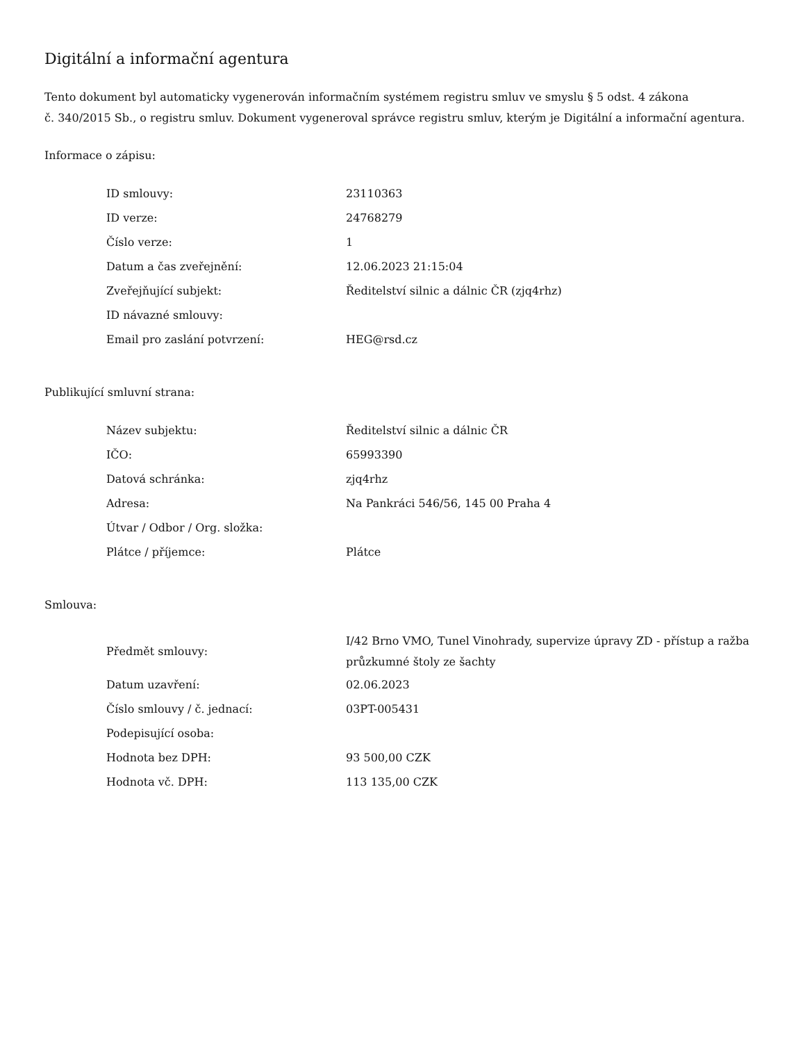Digitální a informační agentura
Tento dokument byl automaticky vygenerován informačním systémem registru smluv ve smyslu § 5 odst. 4 zákona
č. 340/2015 Sb., o registru smluv. Dokument vygeneroval správce registru smluv, kterým je Digitální a informační agentura.
Informace o zápisu:
| ID smlouvy: | 23110363 |
| ID verze: | 24768279 |
| Číslo verze: | 1 |
| Datum a čas zveřejnění: | 12.06.2023 21:15:04 |
| Zveřejňující subjekt: | Ředitelství silnic a dálnic ČR (zjq4rhz) |
| ID návazné smlouvy: | |
| Email pro zaslání potvrzení: | HEG@rsd.cz |
Publikující smluvní strana:
| Název subjektu: | Ředitelství silnic a dálnic ČR |
| IČO: | 65993390 |
| Datová schránka: | zjq4rhz |
| Adresa: | Na Pankráci 546/56, 145 00 Praha 4 |
| Útvar / Odbor / Org. složka: | |
| Plátce / příjemce: | Plátce |
Smlouva:
| Předmět smlouvy: | I/42 Brno VMO, Tunel Vinohrady, supervize úpravy ZD - přístup a ražba průzkumné štoly ze šachty |
| Datum uzavření: | 02.06.2023 |
| Číslo smlouvy / č. jednací: | 03PT-005431 |
| Podepisující osoba: | |
| Hodnota bez DPH: | 93 500,00 CZK |
| Hodnota vč. DPH: | 113 135,00 CZK |